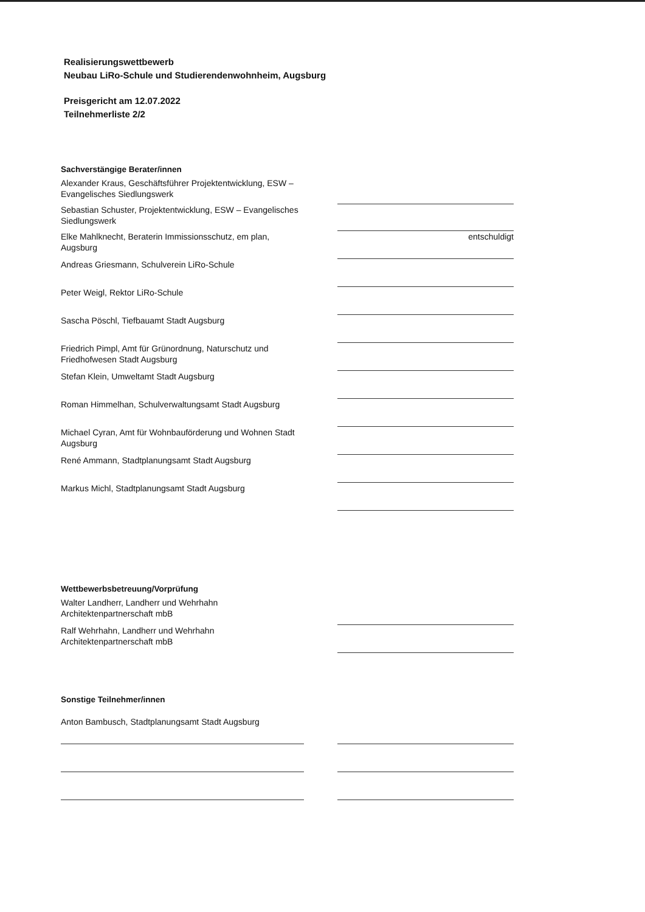Realisierungswettbewerb
Neubau LiRo-Schule und Studierendenwohnheim, Augsburg
Preisgericht am 12.07.2022
Teilnehmerliste 2/2
Sachverstängige Berater/innen
Alexander Kraus, Geschäftsführer Projektentwicklung, ESW – Evangelisches Siedlungswerk
Sebastian Schuster, Projektentwicklung, ESW – Evangelisches Siedlungswerk
Elke Mahlknecht, Beraterin Immissionsschutz, em plan, Augsburg
entschuldigt
Andreas Griesmann, Schulverein LiRo-Schule
Peter Weigl, Rektor LiRo-Schule
Sascha Pöschl, Tiefbauamt Stadt Augsburg
Friedrich Pimpl, Amt für Grünordnung, Naturschutz und Friedhofwesen Stadt Augsburg
Stefan Klein, Umweltamt Stadt Augsburg
Roman Himmelhan, Schulverwaltungsamt Stadt Augsburg
Michael Cyran, Amt für Wohnbauförderung und Wohnen Stadt Augsburg
René Ammann, Stadtplanungsamt Stadt Augsburg
Markus Michl, Stadtplanungsamt Stadt Augsburg
Wettbewerbsbetreuung/Vorprüfung
Walter Landherr, Landherr und Wehrhahn Architektenpartnerschaft mbB
Ralf Wehrhahn, Landherr und Wehrhahn Architektenpartnerschaft mbB
Sonstige Teilnehmer/innen
Anton Bambusch, Stadtplanungsamt Stadt Augsburg